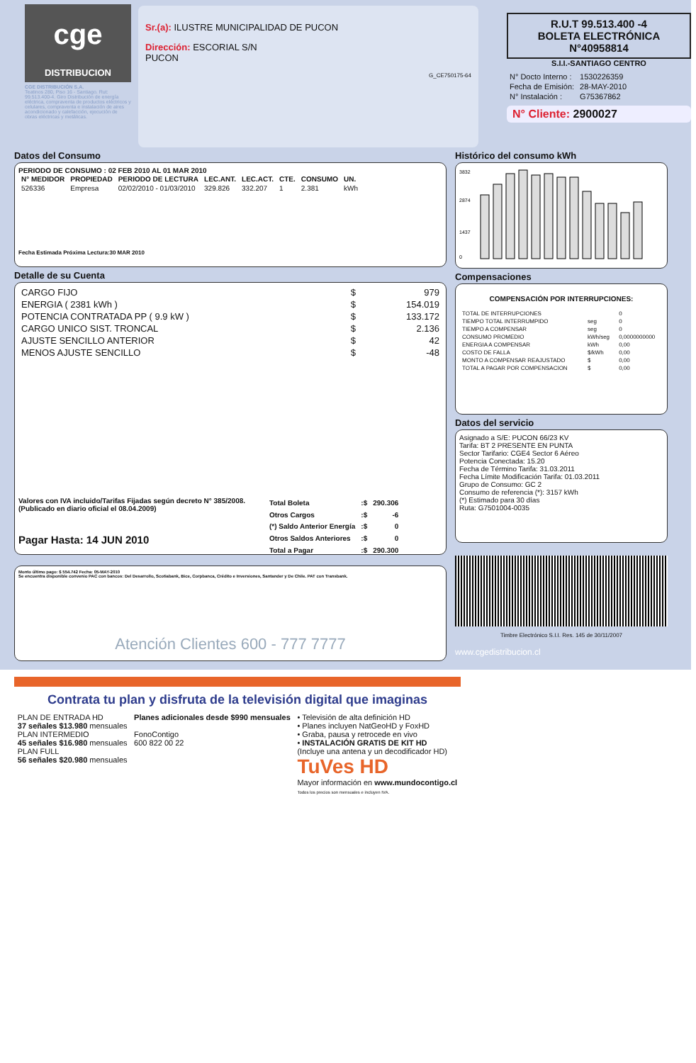cge
DISTRIBUCION
CGE DISTRIBUCIÓN S.A.
Teatinos 280, Piso 16 - Santiago. Rut: 99.513.400-4. Giro Distribución de energía eléctrica, compraventa de productos eléctricos y celulares, compraventa e instalación de aires acondicionado y calefacción, ejecución de obras eléctricas y metálicas.
Sr.(a): ILUSTRE MUNICIPALIDAD DE PUCON
Dirección: ESCORIAL S/N
PUCON
G_CE750175-64
R.U.T 99.513.400 -4
BOLETA ELECTRÓNICA
N°40958814
S.I.I.-SANTIAGO CENTRO
| N° Docto Interno : | 1530226359 |
| Fecha de Emisión: | 28-MAY-2010 |
| N° Instalación : | G75367862 |
N° Cliente: 2900027
Datos del Consumo
PERIODO DE CONSUMO : 02 FEB 2010 AL 01 MAR 2010
| N° MEDIDOR | PROPIEDAD | PERIODO DE LECTURA | LEC.ANT. | LEC.ACT. | CTE. | CONSUMO | UN. |
| --- | --- | --- | --- | --- | --- | --- | --- |
| 526336 | Empresa | 02/02/2010 - 01/03/2010 | 329.826 | 332.207 | 1 | 2.381 | kWh |
Fecha Estimada Próxima Lectura:30 MAR 2010
Detalle de su Cuenta
| CARGO FIJO | $ | 979 |
| ENERGIA ( 2381 kWh ) | $ | 154.019 |
| POTENCIA CONTRATADA PP ( 9.9 kW ) | $ | 133.172 |
| CARGO UNICO SIST. TRONCAL | $ | 2.136 |
| AJUSTE SENCILLO ANTERIOR | $ | 42 |
| MENOS AJUSTE SENCILLO | $ | -48 |
Valores con IVA incluido/Tarifas Fijadas según decreto N° 385/2008. (Publicado en diario oficial el 08.04.2009)
Pagar Hasta: 14 JUN 2010
| Total Boleta | :$ | 290.306 |
| Otros Cargos | :$ | -6 |
| (*) Saldo Anterior Energía | :$ | 0 |
| Otros Saldos Anteriores | :$ | 0 |
| Total a Pagar | :$ | 290.300 |
Monto último pago: $ 554.742 Fecha: 05-MAY-2010
Se encuentra disponible convenio PAC con bancos: Del Desarrollo, Scotiabank, Bice, Corpbanca, Crédito e Inversiones, Santander y De Chile. PAT con Transbank.
Atención Clientes 600 - 777 7777
Histórico del consumo kWh
3832
2874
1437
0
Compensaciones
COMPENSACIÓN POR INTERRUPCIONES:
| TOTAL DE INTERRUPCIONES | | 0 |
| TIEMPO TOTAL INTERRUMPIDO | seg | 0 |
| TIEMPO A COMPENSAR | seg | 0 |
| CONSUMO PROMEDIO | kWh/seg | 0,0000000000 |
| ENERGIA A COMPENSAR | kWh | 0,00 |
| COSTO DE FALLA | $/kWh | 0,00 |
| MONTO A COMPENSAR REAJUSTADO | $ | 0,00 |
| TOTAL A PAGAR POR COMPENSACION | $ | 0,00 |
Datos del servicio
Asignado a S/E: PUCON 66/23 KV
Tarifa: BT 2 PRESENTE EN PUNTA
Sector Tarifario: CGE4 Sector 6 Aéreo
Potencia Conectada: 15.20
Fecha de Término Tarifa: 31.03.2011
Fecha Límite Modificación Tarifa: 01.03.2011
Grupo de Consumo: GC 2
Consumo de referencia (*): 3157 kWh
(*) Estimado para 30 días
Ruta: G7501004-0035
Timbre Electrónico S.I.I. Res. 145 de 30/11/2007
www.cgedistribucion.cl
Contrata tu plan y disfruta de la televisión digital que imaginas
PLAN DE ENTRADA HD
37 señales $13.980 mensuales
PLAN INTERMEDIO
45 señales $16.980 mensuales
PLAN FULL
56 señales $20.980 mensuales
Planes adicionales desde $990 mensuales
FonoContigo
600 822 00 22
• Televisión de alta definición HD
• Planes incluyen NatGeoHD y FoxHD
• Graba, pausa y retrocede en vivo
• INSTALACIÓN GRATIS DE KIT HD
(Incluye una antena y un decodificador HD)
TuVes HD
Mayor información en www.mundocontigo.cl
Todos los precios son mensuales e incluyen IVA.